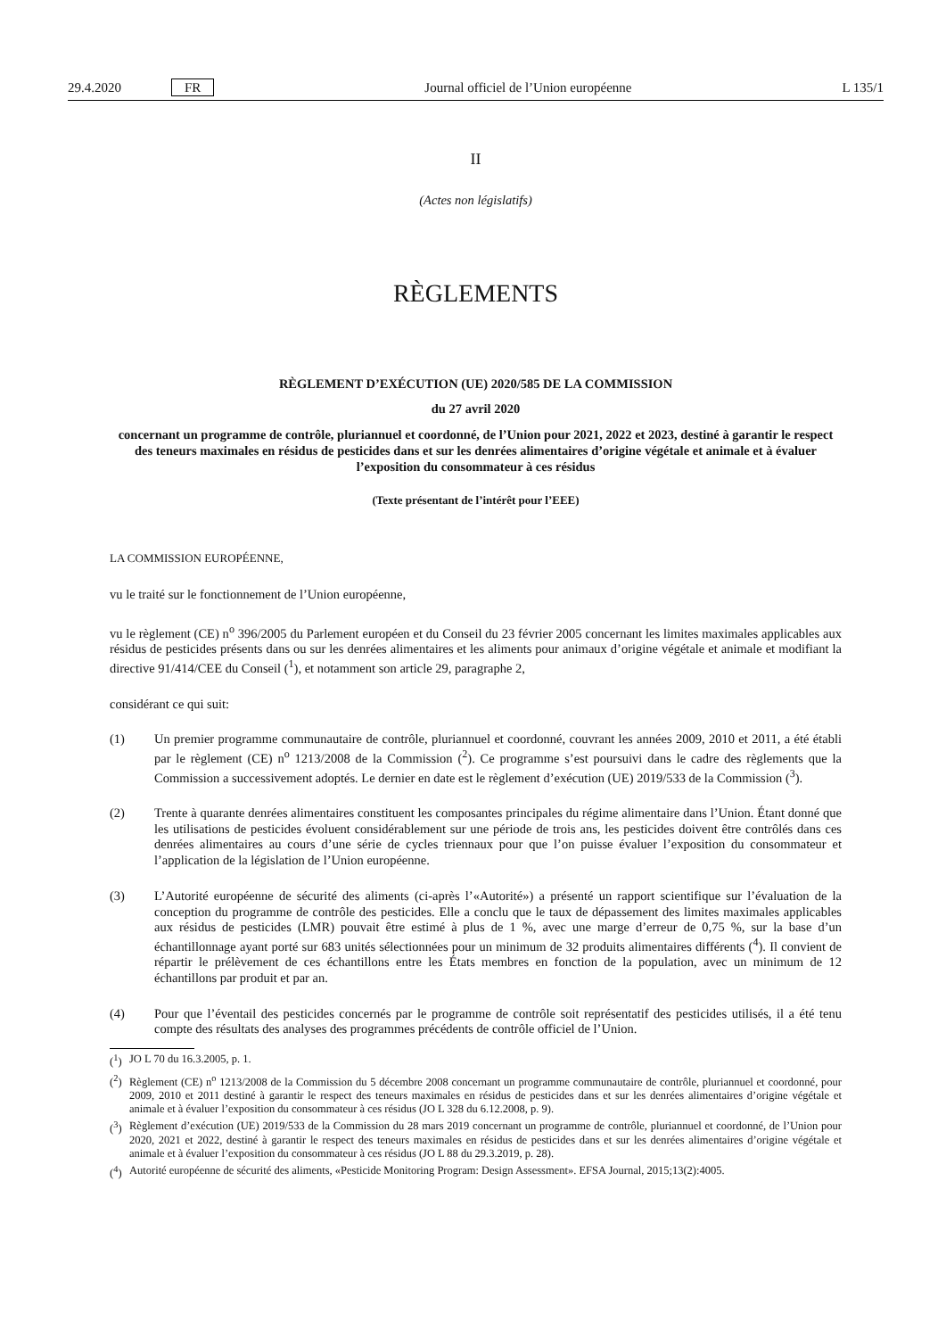29.4.2020 FR Journal officiel de l’Union européenne L 135/1
II
(Actes non législatifs)
RÈGLEMENTS
RÈGLEMENT D’EXÉCUTION (UE) 2020/585 DE LA COMMISSION
du 27 avril 2020
concernant un programme de contrôle, pluriannuel et coordonné, de l’Union pour 2021, 2022 et 2023, destiné à garantir le respect des teneurs maximales en résidus de pesticides dans et sur les denrées alimentaires d’origine végétale et animale et à évaluer l’exposition du consommateur à ces résidus
(Texte présentant de l’intérêt pour l’EEE)
LA COMMISSION EUROPÉENNE,
vu le traité sur le fonctionnement de l’Union européenne,
vu le règlement (CE) n<sup>o</sup> 396/2005 du Parlement européen et du Conseil du 23 février 2005 concernant les limites maximales applicables aux résidus de pesticides présents dans ou sur les denrées alimentaires et les aliments pour animaux d’origine végétale et animale et modifiant la directive 91/414/CEE du Conseil (<sup>1</sup>), et notamment son article 29, paragraphe 2,
considérant ce qui suit:
(1) Un premier programme communautaire de contrôle, pluriannuel et coordonné, couvrant les années 2009, 2010 et 2011, a été établi par le règlement (CE) n<sup>o</sup> 1213/2008 de la Commission (<sup>2</sup>). Ce programme s’est poursuivi dans le cadre des règlements que la Commission a successivement adoptés. Le dernier en date est le règlement d’exécution (UE) 2019/533 de la Commission (<sup>3</sup>).
(2) Trente à quarante denrées alimentaires constituent les composantes principales du régime alimentaire dans l’Union. Étant donné que les utilisations de pesticides évoluent considérablement sur une période de trois ans, les pesticides doivent être contrôlés dans ces denrées alimentaires au cours d’une série de cycles triennaux pour que l’on puisse évaluer l’exposition du consommateur et l’application de la législation de l’Union européenne.
(3) L’Autorité européenne de sécurité des aliments (ci-après l’«Autorité») a présenté un rapport scientifique sur l’évaluation de la conception du programme de contrôle des pesticides. Elle a conclu que le taux de dépassement des limites maximales applicables aux résidus de pesticides (LMR) pouvait être estimé à plus de 1 %, avec une marge d’erreur de 0,75 %, sur la base d’un échantillonnage ayant porté sur 683 unités sélectionnées pour un minimum de 32 produits alimentaires différents (<sup>4</sup>). Il convient de répartir le prélèvement de ces échantillons entre les États membres en fonction de la population, avec un minimum de 12 échantillons par produit et par an.
(4) Pour que l’éventail des pesticides concernés par le programme de contrôle soit représentatif des pesticides utilisés, il a été tenu compte des résultats des analyses des programmes précédents de contrôle officiel de l’Union.
(<sup>1</sup>)
JO L 70 du 16.3.2005, p. 1.
(<sup>2</sup>)
Règlement (CE) n<sup>o</sup> 1213/2008 de la Commission du 5 décembre 2008 concernant un programme communautaire de contrôle, pluriannuel et coordonné, pour 2009, 2010 et 2011 destiné à garantir le respect des teneurs maximales en résidus de pesticides dans et sur les denrées alimentaires d’origine végétale et animale et à évaluer l’exposition du consommateur à ces résidus (JO L 328 du 6.12.2008, p. 9).
(<sup>3</sup>)
Règlement d’exécution (UE) 2019/533 de la Commission du 28 mars 2019 concernant un programme de contrôle, pluriannuel et coordonné, de l’Union pour 2020, 2021 et 2022, destiné à garantir le respect des teneurs maximales en résidus de pesticides dans et sur les denrées alimentaires d’origine végétale et animale et à évaluer l’exposition du consommateur à ces résidus (JO L 88 du 29.3.2019, p. 28).
(<sup>4</sup>)
Autorité européenne de sécurité des aliments, «Pesticide Monitoring Program: Design Assessment». EFSA Journal, 2015;13(2):4005.